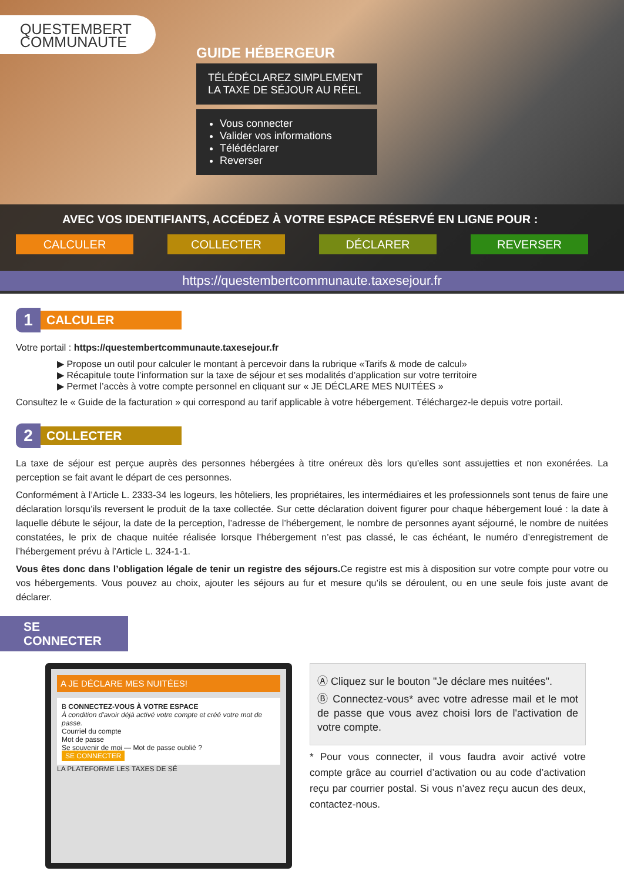QUESTEMBERT
COMMUNAUTE
GUIDE HÉBERGEUR
TÉLÉDÉCLAREZ SIMPLEMENT
LA TAXE DE SÉJOUR AU RÉEL
Vous connecter
Valider vos informations
Télédéclarer
Reverser
AVEC VOS IDENTIFIANTS, ACCÉDEZ À VOTRE ESPACE RÉSERVÉ EN LIGNE POUR :
CALCULER COLLECTER DÉCLARER REVERSER
https://questembertcommunaute.taxesejour.fr
1
CALCULER
Votre portail : https://questembertcommunaute.taxesejour.fr
▶ Propose un outil pour calculer le montant à percevoir dans la rubrique «Tarifs & mode de calcul»
▶ Récapitule toute l’information sur la taxe de séjour et ses modalités d’application sur votre territoire
▶ Permet l’accès à votre compte personnel en cliquant sur « JE DÉCLARE MES NUITÉES »
Consultez le « Guide de la facturation » qui correspond au tarif applicable à votre hébergement. Téléchargez-le depuis votre portail.
2
COLLECTER
La taxe de séjour est perçue auprès des personnes hébergées à titre onéreux dès lors qu'elles sont assujetties et non exonérées. La perception se fait avant le départ de ces personnes.
Conformément à l’Article L. 2333-34 les logeurs, les hôteliers, les propriétaires, les intermédiaires et les professionnels sont tenus de faire une déclaration lorsqu’ils reversent le produit de la taxe collectée. Sur cette déclaration doivent figurer pour chaque hébergement loué : la date à laquelle débute le séjour, la date de la perception, l’adresse de l’hébergement, le nombre de personnes ayant séjourné, le nombre de nuitées constatées, le prix de chaque nuitée réalisée lorsque l’hébergement n’est pas classé, le cas échéant, le numéro d’enregistrement de l’hébergement prévu à l’Article L. 324-1-1.
Vous êtes donc dans l’obligation légale de tenir un registre des séjours. Ce registre est mis à disposition sur votre compte pour votre ou vos hébergements. Vous pouvez au choix, ajouter les séjours au fur et mesure qu’ils se déroulent, ou en une seule fois juste avant de déclarer.
SE CONNECTER
A JE DÉCLARE MES NUITÉES!
B CONNECTEZ-VOUS À VOTRE ESPACE
À condition d'avoir déjà activé votre compte et créé votre mot de passe.
Courriel du compte
Mot de passe
Se souvenir de moi — Mot de passe oublié ?
SE CONNECTER
LA PLATEFORME LES TAXES DE SÉ
Ⓐ Cliquez sur le bouton "Je déclare mes nuitées".
Ⓑ Connectez-vous* avec votre adresse mail et le mot de passe que vous avez choisi lors de l'activation de votre compte.
* Pour vous connecter, il vous faudra avoir activé votre compte grâce au courriel d’activation ou au code d’activation reçu par courrier postal. Si vous n’avez reçu aucun des deux, contactez-nous.